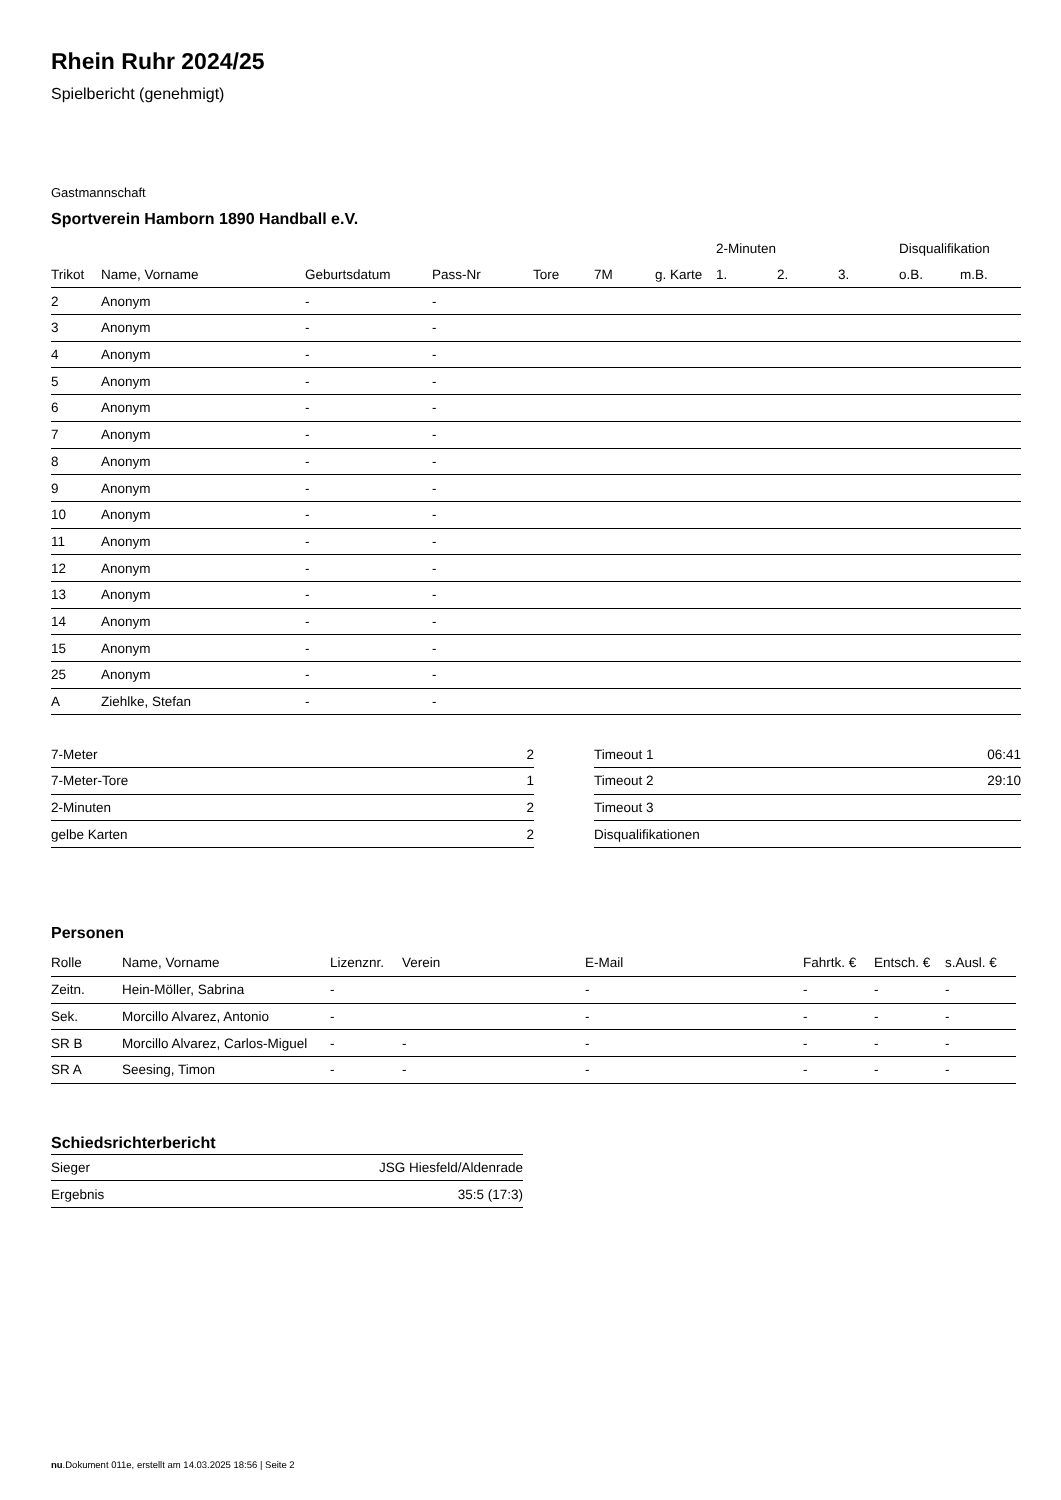Rhein Ruhr 2024/25
Spielbericht (genehmigt)
Gastmannschaft
Sportverein Hamborn 1890 Handball e.V.
| | | | | | | | 2-Minuten | | | Disqualifikation | |
| --- | --- | --- | --- | --- | --- | --- | --- | --- | --- | --- | --- |
| Trikot | Name, Vorname | Geburtsdatum | Pass-Nr | Tore | 7M | g. Karte | 1. | 2. | 3. | o.B. | m.B. |
| 2 | Anonym | - | - | | | | | | | | |
| 3 | Anonym | - | - | | | | | | | | |
| 4 | Anonym | - | - | | | | | | | | |
| 5 | Anonym | - | - | | | | | | | | |
| 6 | Anonym | - | - | | | | | | | | |
| 7 | Anonym | - | - | | | | | | | | |
| 8 | Anonym | - | - | | | | | | | | |
| 9 | Anonym | - | - | | | | | | | | |
| 10 | Anonym | - | - | | | | | | | | |
| 11 | Anonym | - | - | | | | | | | | |
| 12 | Anonym | - | - | | | | | | | | |
| 13 | Anonym | - | - | | | | | | | | |
| 14 | Anonym | - | - | | | | | | | | |
| 15 | Anonym | - | - | | | | | | | | |
| 25 | Anonym | - | - | | | | | | | | |
| A | Ziehlke, Stefan | - | - | | | | | | | | |
| 7-Meter | 2 |
| 7-Meter-Tore | 1 |
| 2-Minuten | 2 |
| gelbe Karten | 2 |
| Timeout 1 | 06:41 |
| Timeout 2 | 29:10 |
| Timeout 3 | |
| Disqualifikationen | |
Personen
| Rolle | Name, Vorname | Lizenznr. | Verein | E-Mail | Fahrtk. € | Entsch. € | s.Ausl. € |
| --- | --- | --- | --- | --- | --- | --- | --- |
| Zeitn. | Hein-Möller, Sabrina | - | | - | - | - | - |
| Sek. | Morcillo Alvarez, Antonio | - | | - | - | - | - |
| SR B | Morcillo Alvarez, Carlos-Miguel | - | - | - | - | - | - |
| SR A | Seesing, Timon | - | - | - | - | - | - |
Schiedsrichterbericht
| Sieger | JSG Hiesfeld/Aldenrade |
| Ergebnis | 35:5 (17:3) |
nu.Dokument 011e, erstellt am 14.03.2025 18:56 | Seite 2